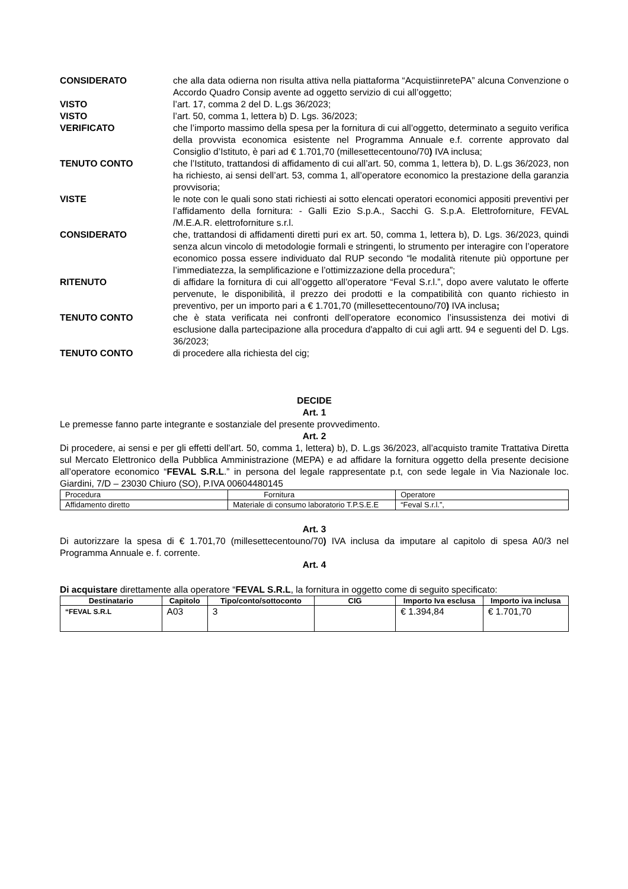CONSIDERATO che alla data odierna non risulta attiva nella piattaforma “AcquistiinretePA” alcuna Convenzione o Accordo Quadro Consip avente ad oggetto servizio di cui all’oggetto;
VISTO l’art. 17, comma 2 del D. L.gs 36/2023;
VISTO l’art. 50, comma 1, lettera b) D. Lgs. 36/2023;
VERIFICATO che l’importo massimo della spesa per la fornitura di cui all’oggetto, determinato a seguito verifica della provvista economica esistente nel Programma Annuale e.f. corrente approvato dal Consiglio d’Istituto, è pari ad € 1.701,70 (millesettecentouno/70) IVA inclusa;
TENUTO CONTO che l’Istituto, trattandosi di affidamento di cui all’art. 50, comma 1, lettera b), D. L.gs 36/2023, non ha richiesto, ai sensi dell’art. 53, comma 1, all’operatore economico la prestazione della garanzia provvisoria;
VISTE le note con le quali sono stati richiesti ai sotto elencati operatori economici appositi preventivi per l’affidamento della fornitura: - Galli Ezio S.p.A., Sacchi G. S.p.A. Elettroforniture, FEVAL /M.E.A.R. elettroforniture s.r.l.
CONSIDERATO che, trattandosi di affidamenti diretti puri ex art. 50, comma 1, lettera b), D. Lgs. 36/2023, quindi senza alcun vincolo di metodologie formali e stringenti, lo strumento per interagire con l’operatore economico possa essere individuato dal RUP secondo “le modalità ritenute più opportune per l’immediatezza, la semplificazione e l’ottimizzazione della procedura”;
RITENUTO di affidare la fornitura di cui all’oggetto all’operatore “Feval S.r.l.”, dopo avere valutato le offerte pervenute, le disponibilità, il prezzo dei prodotti e la compatibilità con quanto richiesto in preventivo, per un importo pari a € 1.701,70 (millesettecentouno/70) IVA inclusa;
TENUTO CONTO che è stata verificata nei confronti dell’operatore economico l’insussistenza dei motivi di esclusione dalla partecipazione alla procedura d'appalto di cui agli artt. 94 e seguenti del D. Lgs. 36/2023;
TENUTO CONTO di procedere alla richiesta del cig;
DECIDE
Art. 1
Le premesse fanno parte integrante e sostanziale del presente provvedimento.
Art. 2
Di procedere, ai sensi e per gli effetti dell’art. 50, comma 1, lettera) b), D. L.gs 36/2023, all’acquisto tramite Trattativa Diretta sul Mercato Elettronico della Pubblica Amministrazione (MEPA) e ad affidare la fornitura oggetto della presente decisione all’operatore economico “FEVAL S.R.L.” in persona del legale rappresentate p.t, con sede legale in Via Nazionale loc. Giardini, 7/D – 23030 Chiuro (SO), P.IVA 00604480145
| Procedura | Fornitura | Operatore |
| Affidamento diretto | Materiale di consumo laboratorio T.P.S.E.E | “Feval S.r.l.”, |
Art. 3
Di autorizzare la spesa di € 1.701,70 (millesettecentouno/70) IVA inclusa da imputare al capitolo di spesa A0/3 nel Programma Annuale e. f. corrente.
Art. 4
Di acquistare direttamente alla operatore “FEVAL S.R.L, la fornitura in oggetto come di seguito specificato:
| Destinatario | Capitolo | Tipo/conto/sottoconto | CIG | Importo Iva esclusa | Importo iva inclusa |
| --- | --- | --- | --- | --- | --- |
| “FEVAL S.R.L | A03 | 3 | | € 1.394,84 | € 1.701,70 |